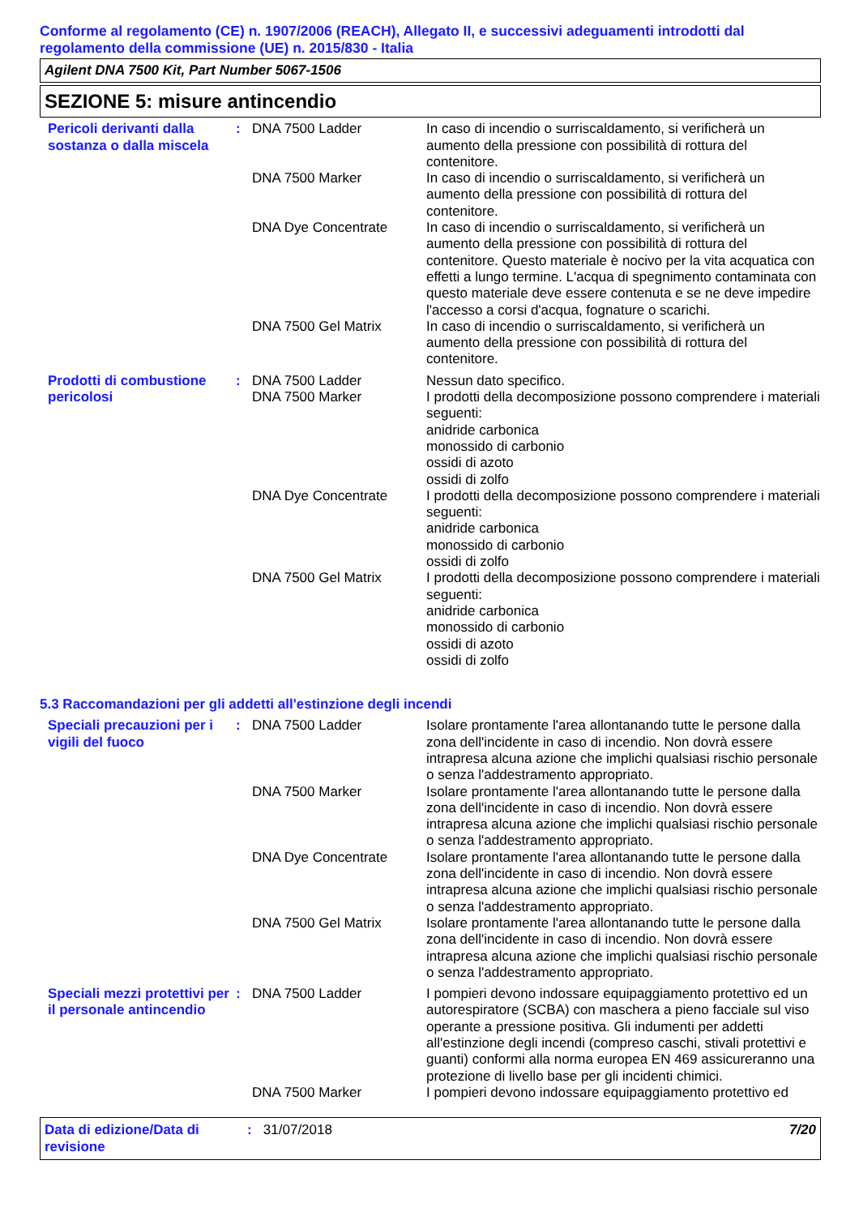Conforme al regolamento (CE) n. 1907/2006 (REACH), Allegato II, e successivi adeguamenti introdotti dal regolamento della commissione (UE) n. 2015/830 - Italia
Agilent DNA 7500 Kit, Part Number 5067-1506
SEZIONE 5: misure antincendio
| Pericoli derivanti dalla sostanza o dalla miscela | : | DNA 7500 Ladder | In caso di incendio o surriscaldamento, si verificherà un aumento della pressione con possibilità di rottura del contenitore. |
| | | DNA 7500 Marker | In caso di incendio o surriscaldamento, si verificherà un aumento della pressione con possibilità di rottura del contenitore. |
| | | DNA Dye Concentrate | In caso di incendio o surriscaldamento, si verificherà un aumento della pressione con possibilità di rottura del contenitore. Questo materiale è nocivo per la vita acquatica con effetti a lungo termine. L'acqua di spegnimento contaminata con questo materiale deve essere contenuta e se ne deve impedire l'accesso a corsi d'acqua, fognature o scarichi. |
| | | DNA 7500 Gel Matrix | In caso di incendio o surriscaldamento, si verificherà un aumento della pressione con possibilità di rottura del contenitore. |
| Prodotti di combustione pericolosi | : | DNA 7500 Ladder | Nessun dato specifico. |
| | | DNA 7500 Marker | I prodotti della decomposizione possono comprendere i materiali seguenti: anidride carbonica monossido di carbonio ossidi di azoto ossidi di zolfo |
| | | DNA Dye Concentrate | I prodotti della decomposizione possono comprendere i materiali seguenti: anidride carbonica monossido di carbonio ossidi di zolfo |
| | | DNA 7500 Gel Matrix | I prodotti della decomposizione possono comprendere i materiali seguenti: anidride carbonica monossido di carbonio ossidi di azoto ossidi di zolfo |
5.3 Raccomandazioni per gli addetti all'estinzione degli incendi
| Speciali precauzioni per i vigili del fuoco | : | DNA 7500 Ladder | Isolare prontamente l'area allontanando tutte le persone dalla zona dell'incidente in caso di incendio. Non dovrà essere intrapresa alcuna azione che implichi qualsiasi rischio personale o senza l'addestramento appropriato. |
| | | DNA 7500 Marker | Isolare prontamente l'area allontanando tutte le persone dalla zona dell'incidente in caso di incendio. Non dovrà essere intrapresa alcuna azione che implichi qualsiasi rischio personale o senza l'addestramento appropriato. |
| | | DNA Dye Concentrate | Isolare prontamente l'area allontanando tutte le persone dalla zona dell'incidente in caso di incendio. Non dovrà essere intrapresa alcuna azione che implichi qualsiasi rischio personale o senza l'addestramento appropriato. |
| | | DNA 7500 Gel Matrix | Isolare prontamente l'area allontanando tutte le persone dalla zona dell'incidente in caso di incendio. Non dovrà essere intrapresa alcuna azione che implichi qualsiasi rischio personale o senza l'addestramento appropriato. |
| Speciali mezzi protettivi per il personale antincendio | : | DNA 7500 Ladder | I pompieri devono indossare equipaggiamento protettivo ed un autorespiratore (SCBA) con maschera a pieno facciale sul viso operante a pressione positiva. Gli indumenti per addetti all'estinzione degli incendi (compreso caschi, stivali protettivi e guanti) conformi alla norma europea EN 469 assicureranno una protezione di livello base per gli incidenti chimici. |
| | | DNA 7500 Marker | I pompieri devono indossare equipaggiamento protettivo ed |
Data di edizione/Data di revisione
: 31/07/2018 7/20